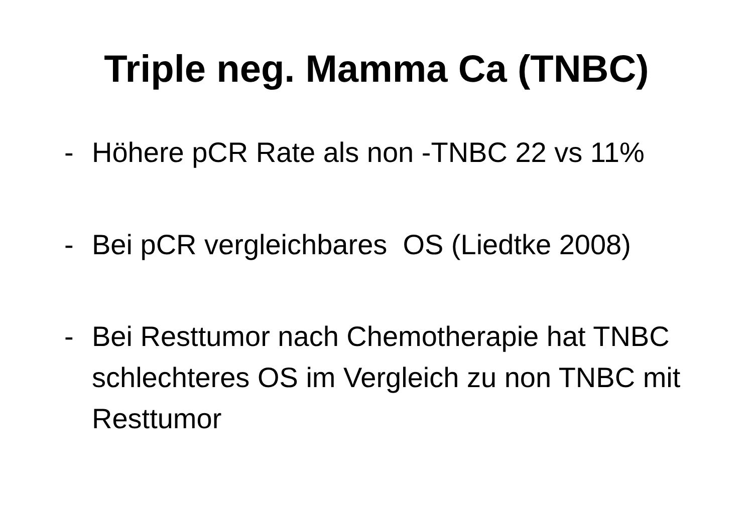Triple neg. Mamma Ca (TNBC)
- Höhere pCR Rate als non -TNBC 22 vs 11%
- Bei pCR vergleichbares OS (Liedtke 2008)
- Bei Resttumor nach Chemotherapie hat TNBC schlechteres OS im Vergleich zu non TNBC mit Resttumor